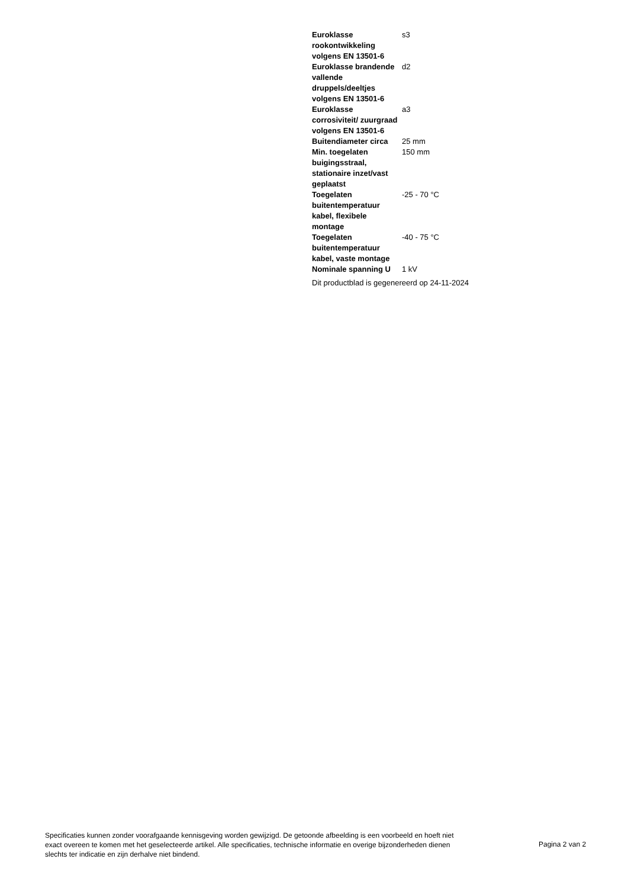| Euroklasse rookontwikkeling volgens EN 13501-6 | s3 |
| Euroklasse brandende vallende druppels/deeltjes volgens EN 13501-6 | d2 |
| Euroklasse corrosiviteit/ zuurgraad volgens EN 13501-6 | a3 |
| Buitendiameter circa | 25 mm |
| Min. toegelaten buigingsstraal, stationaire inzet/vast geplaatst | 150 mm |
| Toegelaten buitentemperatuur kabel, flexibele montage | -25 - 70 °C |
| Toegelaten buitentemperatuur kabel, vaste montage | -40 - 75 °C |
| Nominale spanning U | 1 kV |
Dit productblad is gegenereerd op 24-11-2024
Specificaties kunnen zonder voorafgaande kennisgeving worden gewijzigd. De getoonde afbeelding is een voorbeeld en hoeft niet exact overeen te komen met het geselecteerde artikel. Alle specificaties, technische informatie en overige bijzonderheden dienen slechts ter indicatie en zijn derhalve niet bindend.
Pagina 2 van 2